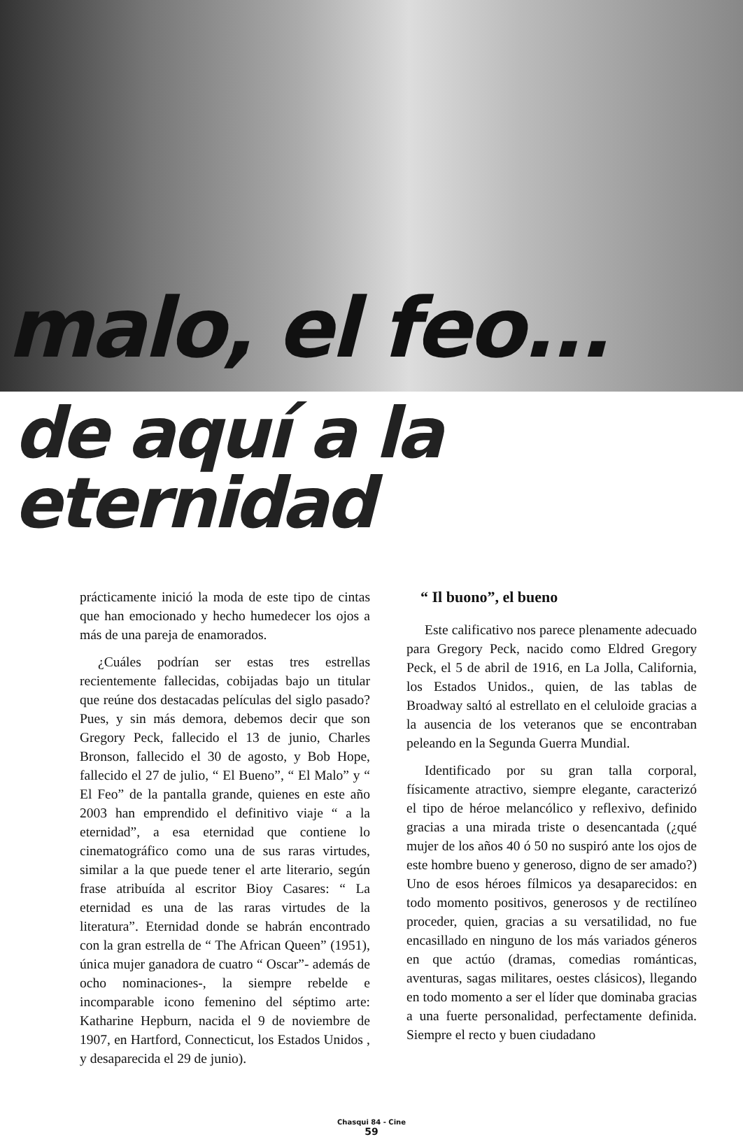malo, el feo...
de aquí a la eternidad
prácticamente inició la moda de este tipo de cintas que han emocionado y hecho humedecer los ojos a más de una pareja de enamorados.
¿Cuáles podrían ser estas tres estrellas recientemente fallecidas, cobijadas bajo un titular que reúne dos destacadas películas del siglo pasado? Pues, y sin más demora, debemos decir que son Gregory Peck, fallecido el 13 de junio, Charles Bronson, fallecido el 30 de agosto, y Bob Hope, fallecido el 27 de julio, “ El Bueno”, “ El Malo” y “ El Feo” de la pantalla grande, quienes en este año 2003 han emprendido el definitivo viaje “ a la eternidad”, a esa eternidad que contiene lo cinematográfico como una de sus raras virtudes, similar a la que puede tener el arte literario, según frase atribuída al escritor Bioy Casares: “ La eternidad es una de las raras virtudes de la literatura”. Eternidad donde se habrán encontrado con la gran estrella de “ The African Queen” (1951), única mujer ganadora de cuatro “ Oscar”- además de ocho nominaciones-, la siempre rebelde e incomparable icono femenino del séptimo arte: Katharine Hepburn, nacida el 9 de noviembre de 1907, en Hartford, Connecticut, los Estados Unidos , y desaparecida el 29 de junio).
“ Il buono”, el bueno
Este calificativo nos parece plenamente adecuado para Gregory Peck, nacido como Eldred Gregory Peck, el 5 de abril de 1916, en La Jolla, California, los Estados Unidos., quien, de las tablas de Broadway saltó al estrellato en el celuloide gracias a la ausencia de los veteranos que se encontraban peleando en la Segunda Guerra Mundial.
Identificado por su gran talla corporal, físicamente atractivo, siempre elegante, caracterizó el tipo de héroe melancólico y reflexivo, definido gracias a una mirada triste o desencantada (¿qué mujer de los años 40 ó 50 no suspiró ante los ojos de este hombre bueno y generoso, digno de ser amado?) Uno de esos héroes fílmicos ya desaparecidos: en todo momento positivos, generosos y de rectilíneo proceder, quien, gracias a su versatilidad, no fue encasillado en ninguno de los más variados géneros en que actúo (dramas, comedias románticas, aventuras, sagas militares, oestes clásicos), llegando en todo momento a ser el líder que dominaba gracias a una fuerte personalidad, perfectamente definida. Siempre el recto y buen ciudadano
Chasqui 84 - Cine
59